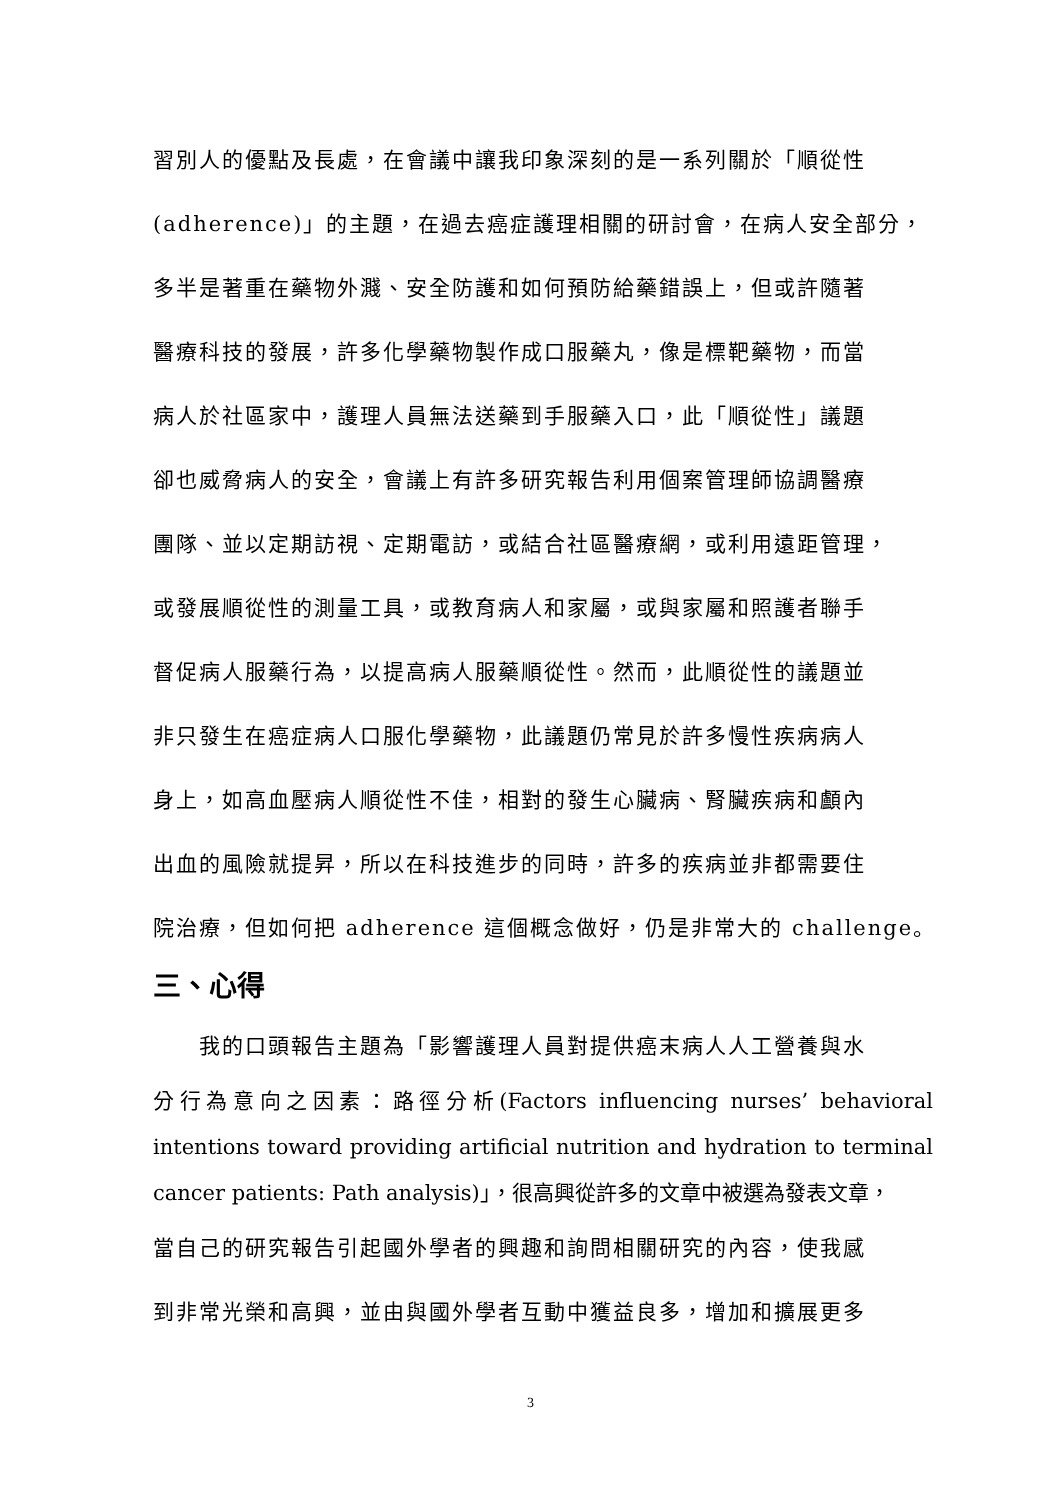習別人的優點及長處，在會議中讓我印象深刻的是一系列關於「順從性
(adherence)」的主題，在過去癌症護理相關的研討會，在病人安全部分，
多半是著重在藥物外濺、安全防護和如何預防給藥錯誤上，但或許隨著
醫療科技的發展，許多化學藥物製作成口服藥丸，像是標靶藥物，而當
病人於社區家中，護理人員無法送藥到手服藥入口，此「順從性」議題
卻也威脅病人的安全，會議上有許多研究報告利用個案管理師協調醫療
團隊、並以定期訪視、定期電訪，或結合社區醫療網，或利用遠距管理，
或發展順從性的測量工具，或教育病人和家屬，或與家屬和照護者聯手
督促病人服藥行為，以提高病人服藥順從性。然而，此順從性的議題並
非只發生在癌症病人口服化學藥物，此議題仍常見於許多慢性疾病病人
身上，如高血壓病人順從性不佳，相對的發生心臟病、腎臟疾病和顱內
出血的風險就提昇，所以在科技進步的同時，許多的疾病並非都需要住
院治療，但如何把 adherence 這個概念做好，仍是非常大的 challenge。
三、心得
　　我的口頭報告主題為「影響護理人員對提供癌末病人人工營養與水
分行為意向之因素：路徑分析(Factors influencing nurses’ behavioral intentions toward providing artificial nutrition and hydration to terminal cancer patients: Path analysis)」，很高興從許多的文章中被選為發表文章，
當自己的研究報告引起國外學者的興趣和詢問相關研究的內容，使我感
到非常光榮和高興，並由與國外學者互動中獲益良多，增加和擴展更多
3